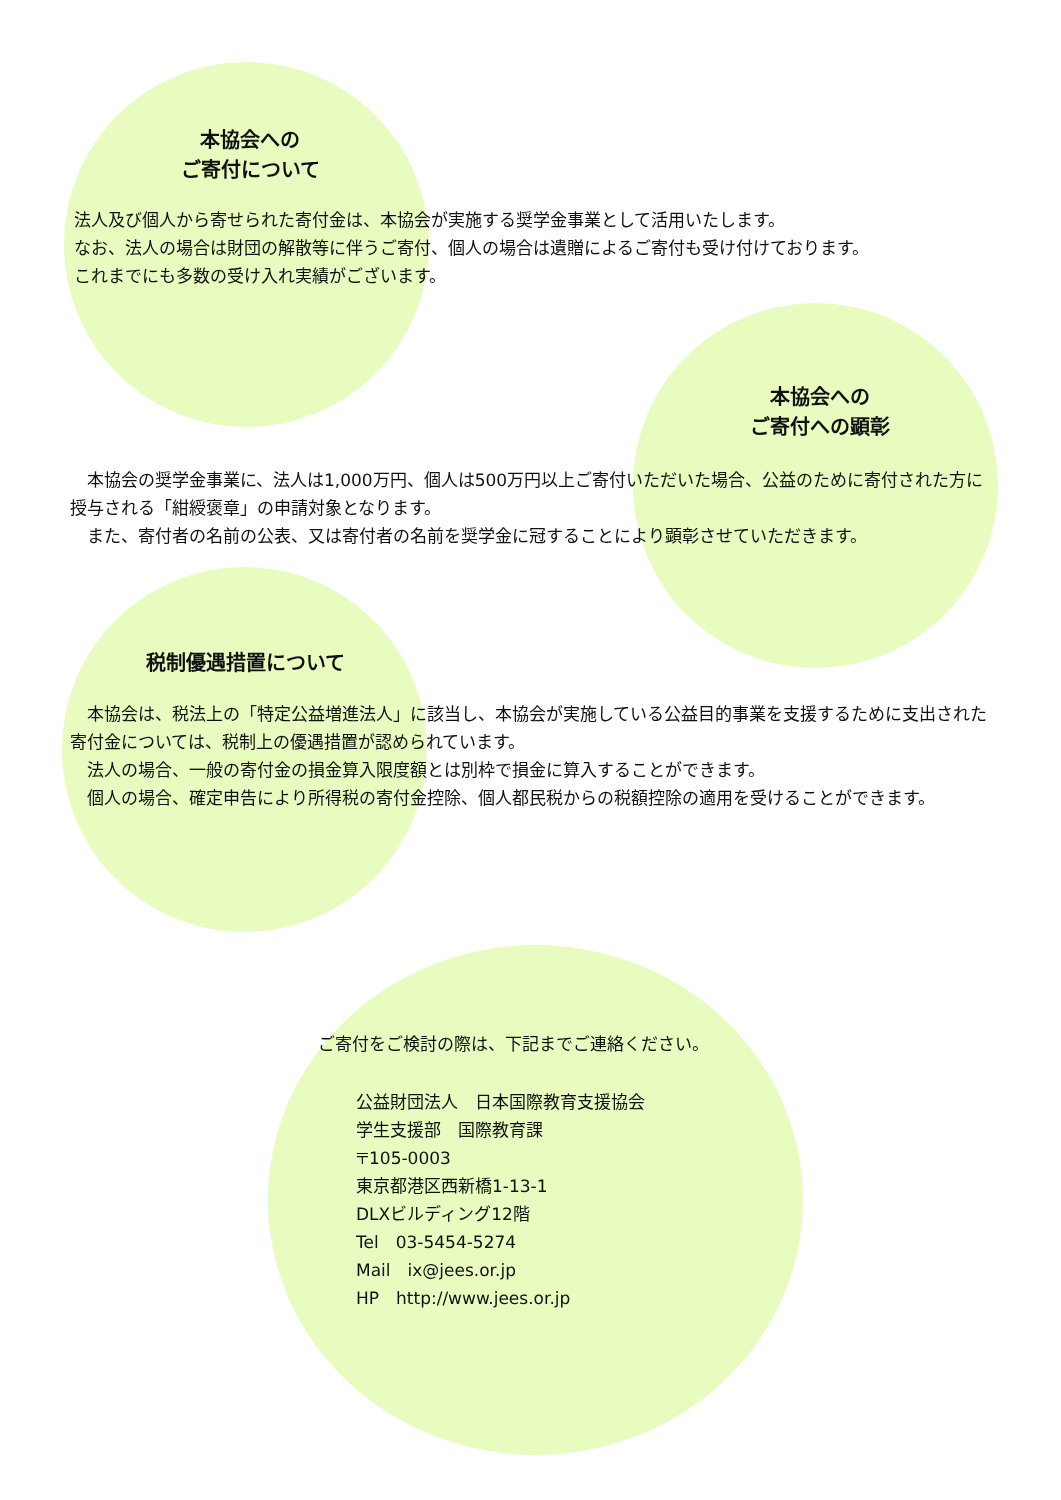本協会への
ご寄付について
法人及び個人から寄せられた寄付金は、本協会が実施する奨学金事業として活用いたします。
なお、法人の場合は財団の解散等に伴うご寄付、個人の場合は遺贈によるご寄付も受け付けております。
これまでにも多数の受け入れ実績がございます。
本協会への
ご寄付への顕彰
　本協会の奨学金事業に、法人は1,000万円、個人は500万円以上ご寄付いただいた場合、公益のために寄付された方に授与される「紺綬褒章」の申請対象となります。
　また、寄付者の名前の公表、又は寄付者の名前を奨学金に冠することにより顕彰させていただきます。
税制優遇措置について
　本協会は、税法上の「特定公益増進法人」に該当し、本協会が実施している公益目的事業を支援するために支出された寄付金については、税制上の優遇措置が認められています。
　法人の場合、一般の寄付金の損金算入限度額とは別枠で損金に算入することができます。
　個人の場合、確定申告により所得税の寄付金控除、個人都民税からの税額控除の適用を受けることができます。
ご寄付をご検討の際は、下記までご連絡ください。
公益財団法人　日本国際教育支援協会
学生支援部　国際教育課
〒105-0003
東京都港区西新橋1-13-1
DLXビルディング12階
Tel　03-5454-5274
Mail　ix@jees.or.jp
HP　http://www.jees.or.jp